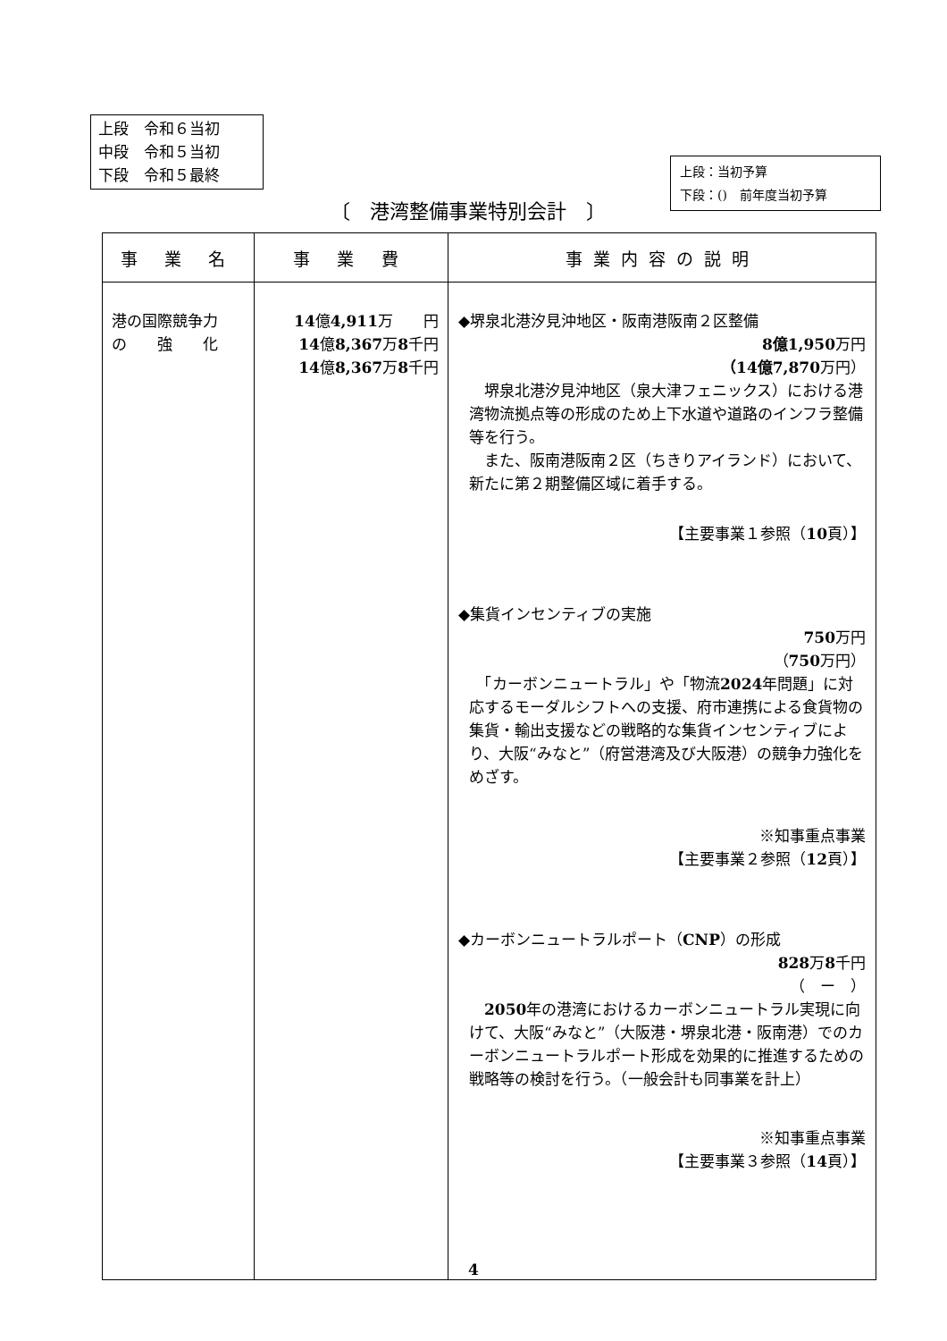上段　令和６当初
中段　令和５当初
下段　令和５最終
上段：当初予算
下段：()　前年度当初予算
〔　港湾整備事業特別会計　〕
| 事 業 名 | 事 業 費 | 事業内容の説明 |
| --- | --- | --- |
| 港の国際競争力 の 強 化 | 14 億 4,911 万 円 14 億 8,367 万 8 千円 14 億 8,367 万 8 千円 | ◆堺泉北港汐見沖地区・阪南港阪南２区整備 8億1,950 万円 （14億7,870 万円） 堺泉北港汐見沖地区（泉大津フェニックス）における港湾物流拠点等の形成のため上下水道や道路のインフラ整備等を行う。 また、阪南港阪南２区（ちきりアイランド）において、新たに第２期整備区域に着手する。 【主要事業１参照（ 10 頁）】 ◆集貨インセンティブの実施 750 万円 （ 750 万円） 「カーボンニュートラル」や「物流 2024 年問題」に対応するモーダルシフトへの支援、府市連携による食貨物の集貨・輸出支援などの戦略的な集貨インセンティブにより、大阪“みなと”（府営港湾及び大阪港）の競争力強化をめざす。 ※知事重点事業 【主要事業２参照（ 12 頁）】 ◆カーボンニュートラルポート（ CNP ）の形成 828 万 8 千円 （ ー ） 2050 年の港湾におけるカーボンニュートラル実現に向けて、大阪“みなと”（大阪港・堺泉北港・阪南港）でのカーボンニュートラルポート形成を効果的に推進するための戦略等の検討を行う。（一般会計も同事業を計上） ※知事重点事業 【主要事業３参照（ 14 頁）】 |
4